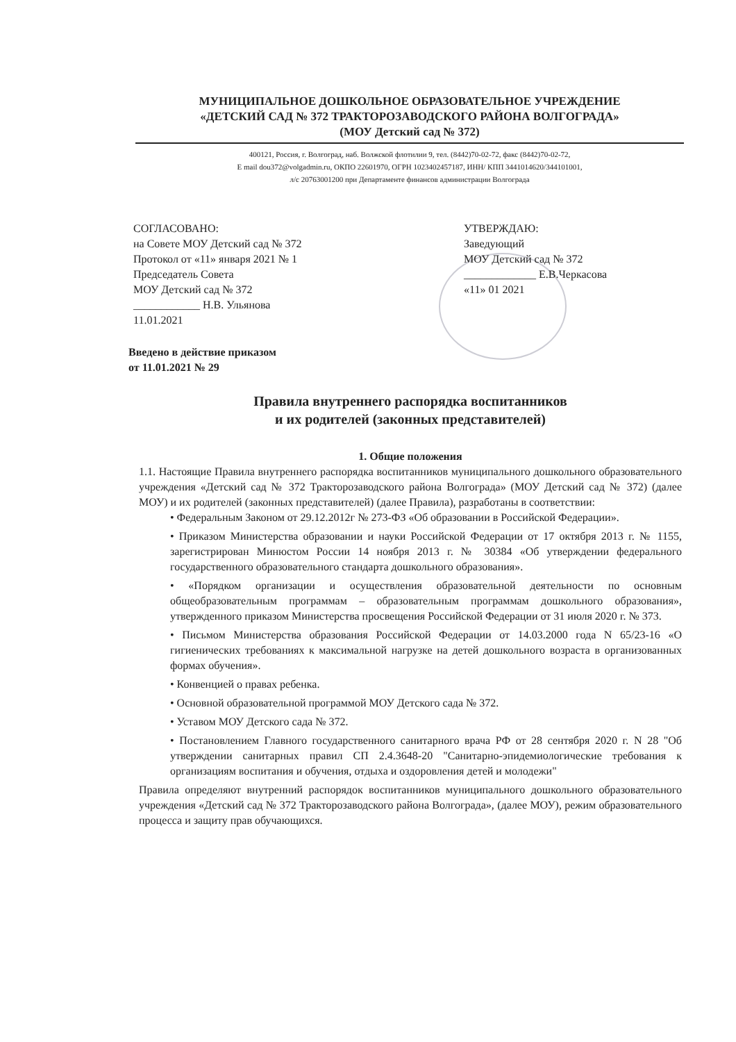МУНИЦИПАЛЬНОЕ ДОШКОЛЬНОЕ ОБРАЗОВАТЕЛЬНОЕ УЧРЕЖДЕНИЕ
«ДЕТСКИЙ САД № 372 ТРАКТОРОЗАВОДСКОГО РАЙОНА ВОЛГОГРАДА»
(МОУ Детский сад № 372)
400121, Россия, г. Волгоград, наб. Волжской флотилии 9, тел. (8442)70-02-72, факс (8442)70-02-72,
E mail dou372@volgadmin.ru, ОКПО 22601970, ОГРН 1023402457187, ИНН/ КПП 3441014620/344101001,
л/с 20763001200 при Департаменте финансов администрации Волгограда
СОГЛАСОВАНО:
на Совете МОУ Детский сад № 372
Протокол от «11» января 2021 № 1
Председатель Совета
МОУ Детский сад № 372
____________ Н.В. Ульянова
11.01.2021
УТВЕРЖДАЮ:
Заведующий
МОУ Детский сад № 372
_____________ Е.В.Черкасова
«11» 01 2021
Введено в действие приказом
от 11.01.2021 № 29
Правила внутреннего распорядка воспитанников
и их родителей (законных представителей)
1. Общие положения
1.1. Настоящие Правила внутреннего распорядка воспитанников муниципального дошкольного образовательного учреждения «Детский сад № 372 Тракторозаводского района Волгограда» (МОУ Детский сад № 372) (далее МОУ) и их родителей (законных представителей) (далее Правила), разработаны в соответствии:
• Федеральным Законом от 29.12.2012г № 273-ФЗ «Об образовании в Российской Федерации».
• Приказом Министерства образовании и науки Российской Федерации от 17 октября 2013 г. № 1155, зарегистрирован Минюстом России 14 ноября 2013 г. № 30384 «Об утверждении федерального государственного образовательного стандарта дошкольного образования».
• «Порядком организации и осуществления образовательной деятельности по основным общеобразовательным программам – образовательным программам дошкольного образования», утвержденного приказом Министерства просвещения Российской Федерации от 31 июля 2020 г. № 373.
• Письмом Министерства образования Российской Федерации от 14.03.2000 года N 65/23-16 «О гигиенических требованиях к максимальной нагрузке на детей дошкольного возраста в организованных формах обучения».
• Конвенцией о правах ребенка.
• Основной образовательной программой МОУ Детского сада № 372.
• Уставом МОУ Детского сада № 372.
• Постановлением Главного государственного санитарного врача РФ от 28 сентября 2020 г. N 28 "Об утверждении санитарных правил СП 2.4.3648-20 "Санитарно-эпидемиологические требования к организациям воспитания и обучения, отдыха и оздоровления детей и молодежи"
Правила определяют внутренний распорядок воспитанников муниципального дошкольного образовательного учреждения «Детский сад № 372 Тракторозаводского района Волгограда», (далее МОУ), режим образовательного процесса и защиту прав обучающихся.